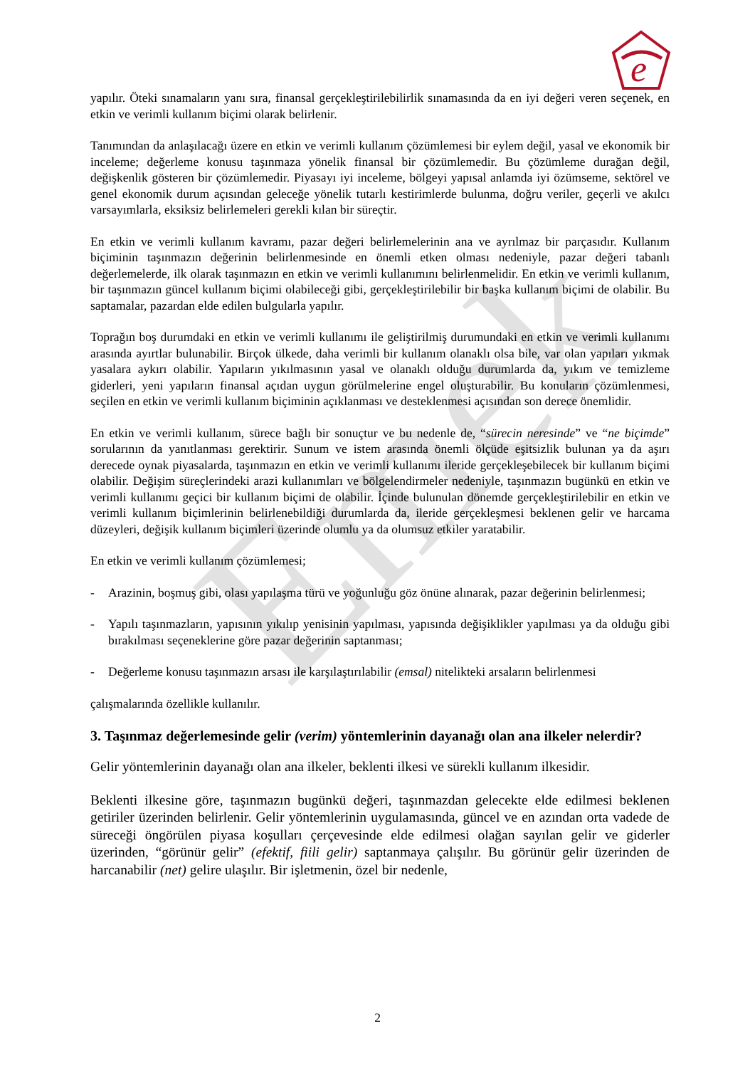Emek
e
yapılır. Öteki sınamaların yanı sıra, finansal gerçekleştirilebilirlik sınamasında da en iyi değeri veren seçenek, en etkin ve verimli kullanım biçimi olarak belirlenir.
Tanımından da anlaşılacağı üzere en etkin ve verimli kullanım çözümlemesi bir eylem değil, yasal ve ekonomik bir inceleme; değerleme konusu taşınmaza yönelik finansal bir çözümlemedir. Bu çözümleme durağan değil, değişkenlik gösteren bir çözümlemedir. Piyasayı iyi inceleme, bölgeyi yapısal anlamda iyi özümseme, sektörel ve genel ekonomik durum açısından geleceğe yönelik tutarlı kestirimlerde bulunma, doğru veriler, geçerli ve akılcı varsayımlarla, eksiksiz belirlemeleri gerekli kılan bir süreçtir.
En etkin ve verimli kullanım kavramı, pazar değeri belirlemelerinin ana ve ayrılmaz bir parçasıdır. Kullanım biçiminin taşınmazın değerinin belirlenmesinde en önemli etken olması nedeniyle, pazar değeri tabanlı değerlemelerde, ilk olarak taşınmazın en etkin ve verimli kullanımını belirlenmelidir. En etkin ve verimli kullanım, bir taşınmazın güncel kullanım biçimi olabileceği gibi, gerçekleştirilebilir bir başka kullanım biçimi de olabilir. Bu saptamalar, pazardan elde edilen bulgularla yapılır.
Toprağın boş durumdaki en etkin ve verimli kullanımı ile geliştirilmiş durumundaki en etkin ve verimli kullanımı arasında ayırtlar bulunabilir. Birçok ülkede, daha verimli bir kullanım olanaklı olsa bile, var olan yapıları yıkmak yasalara aykırı olabilir. Yapıların yıkılmasının yasal ve olanaklı olduğu durumlarda da, yıkım ve temizleme giderleri, yeni yapıların finansal açıdan uygun görülmelerine engel oluşturabilir. Bu konuların çözümlenmesi, seçilen en etkin ve verimli kullanım biçiminin açıklanması ve desteklenmesi açısından son derece önemlidir.
En etkin ve verimli kullanım, sürece bağlı bir sonuçtur ve bu nedenle de, “sürecin neresinde” ve “ne biçimde” sorularının da yanıtlanması gerektirir. Sunum ve istem arasında önemli ölçüde eşitsizlik bulunan ya da aşırı derecede oynak piyasalarda, taşınmazın en etkin ve verimli kullanımı ileride gerçekleşebilecek bir kullanım biçimi olabilir. Değişim süreçlerindeki arazi kullanımları ve bölgelendirmeler nedeniyle, taşınmazın bugünkü en etkin ve verimli kullanımı geçici bir kullanım biçimi de olabilir. İçinde bulunulan dönemde gerçekleştirilebilir en etkin ve verimli kullanım biçimlerinin belirlenebildiği durumlarda da, ileride gerçekleşmesi beklenen gelir ve harcama düzeyleri, değişik kullanım biçimleri üzerinde olumlu ya da olumsuz etkiler yaratabilir.
En etkin ve verimli kullanım çözümlemesi;
- Arazinin, boşmuş gibi, olası yapılaşma türü ve yoğunluğu göz önüne alınarak, pazar değerinin belirlenmesi;
- Yapılı taşınmazların, yapısının yıkılıp yenisinin yapılması, yapısında değişiklikler yapılması ya da olduğu gibi bırakılması seçeneklerine göre pazar değerinin saptanması;
- Değerleme konusu taşınmazın arsası ile karşılaştırılabilir (emsal) nitelikteki arsaların belirlenmesi
çalışmalarında özellikle kullanılır.
3. Taşınmaz değerlemesinde gelir (verim) yöntemlerinin dayanağı olan ana ilkeler nelerdir?
Gelir yöntemlerinin dayanağı olan ana ilkeler, beklenti ilkesi ve sürekli kullanım ilkesidir.
Beklenti ilkesine göre, taşınmazın bugünkü değeri, taşınmazdan gelecekte elde edilmesi beklenen getiriler üzerinden belirlenir. Gelir yöntemlerinin uygulamasında, güncel ve en azından orta vadede de süreceği öngörülen piyasa koşulları çerçevesinde elde edilmesi olağan sayılan gelir ve giderler üzerinden, “görünür gelir” (efektif, fiili gelir) saptanmaya çalışılır. Bu görünür gelir üzerinden de harcanabilir (net) gelire ulaşılır. Bir işletmenin, özel bir nedenle,
2